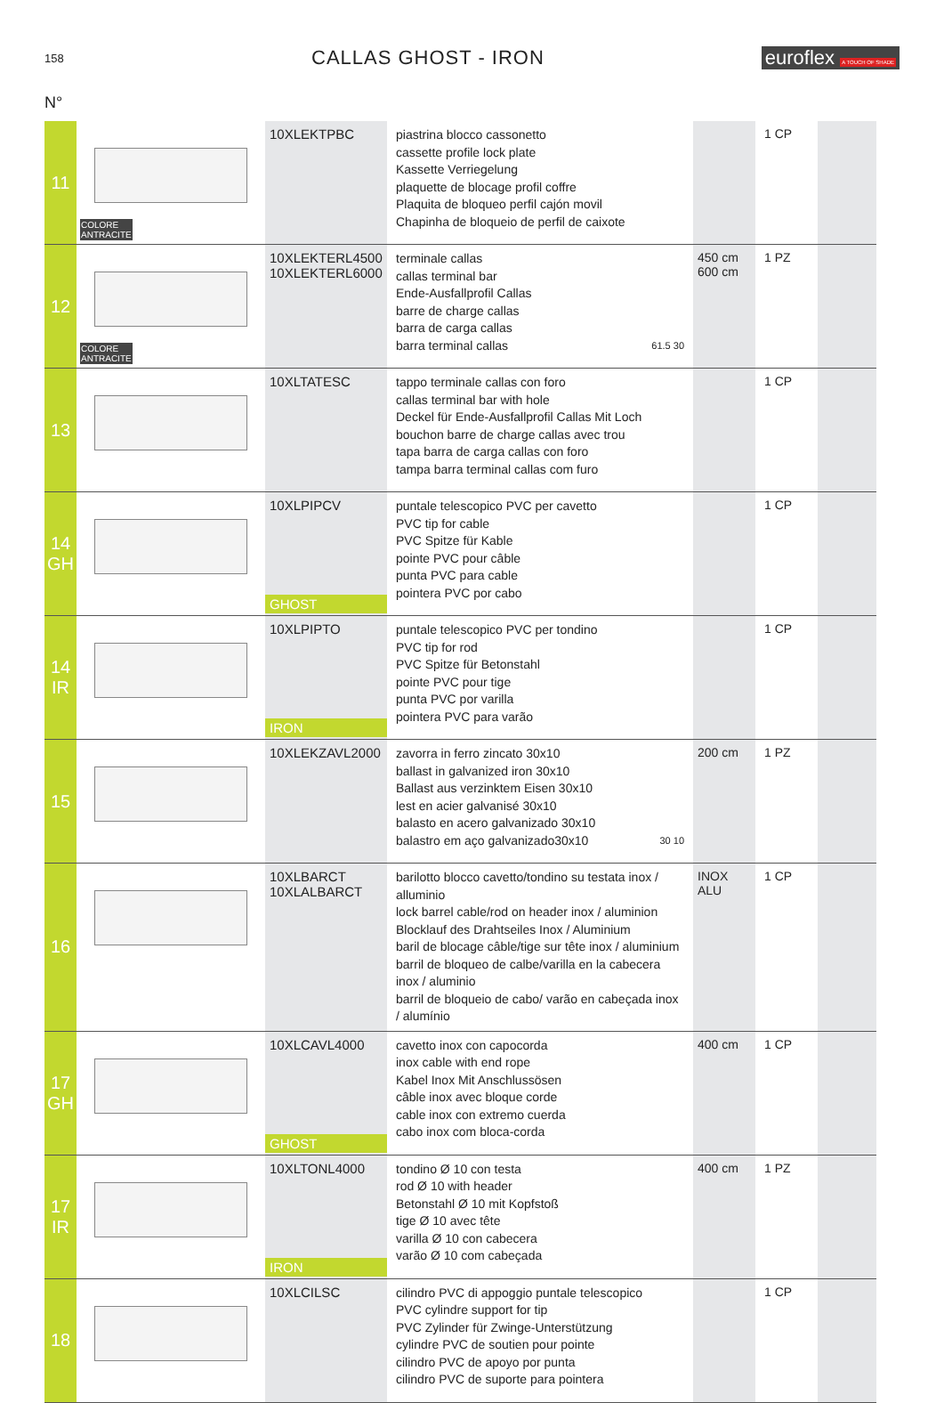158
CALLAS GHOST - IRON euroflex A TOUCH OF SHADE
N°
| 11 | COLORE ANTRACITE | 10XLEKTPBC | piastrina blocco cassonetto cassette profile lock plate Kassette Verriegelung plaquette de blocage profil coffre Plaquita de bloqueo perfil cajón movil Chapinha de bloqueio de perfil de caixote | | 1 CP | |
| 12 | COLORE ANTRACITE | 10XLEKTERL4500 10XLEKTERL6000 | terminale callas callas terminal bar Ende-Ausfallprofil Callas barre de charge callas barra de carga callas barra terminal callas 61.5 30 | 450 cm 600 cm | 1 PZ | |
| 13 | | 10XLTATESC | tappo terminale callas con foro callas terminal bar with hole Deckel für Ende-Ausfallprofil Callas Mit Loch bouchon barre de charge callas avec trou tapa barra de carga callas con foro tampa barra terminal callas com furo | | 1 CP | |
| 14 GH | | 10XLPIPCV GHOST | puntale telescopico PVC per cavetto PVC tip for cable PVC Spitze für Kable pointe PVC pour câble punta PVC para cable pointera PVC por cabo | | 1 CP | |
| 14 IR | | 10XLPIPTO IRON | puntale telescopico PVC per tondino PVC tip for rod PVC Spitze für Betonstahl pointe PVC pour tige punta PVC por varilla pointera PVC para varão | | 1 CP | |
| 15 | | 10XLEKZAVL2000 | zavorra in ferro zincato 30x10 ballast in galvanized iron 30x10 Ballast aus verzinktem Eisen 30x10 lest en acier galvanisé 30x10 balasto en acero galvanizado 30x10 balastro em aço galvanizado30x10 30 10 | 200 cm | 1 PZ | |
| 16 | | 10XLBARCT 10XLALBARCT | barilotto blocco cavetto/tondino su testata inox / alluminio lock barrel cable/rod on header inox / aluminion Blocklauf des Drahtseiles Inox / Aluminium baril de blocage câble/tige sur tête inox / aluminium barril de bloqueo de calbe/varilla en la cabecera inox / aluminio barril de bloqueio de cabo/ varão en cabeçada inox / alumínio | INOX ALU | 1 CP | |
| 17 GH | | 10XLCAVL4000 GHOST | cavetto inox con capocorda inox cable with end rope Kabel Inox Mit Anschlussösen câble inox avec bloque corde cable inox con extremo cuerda cabo inox com bloca-corda | 400 cm | 1 CP | |
| 17 IR | | 10XLTONL4000 IRON | tondino Ø 10 con testa rod Ø 10 with header Betonstahl Ø 10 mit Kopfstoß tige Ø 10 avec tête varilla Ø 10 con cabecera varão Ø 10 com cabeçada | 400 cm | 1 PZ | |
| 18 | | 10XLCILSC | cilindro PVC di appoggio puntale telescopico PVC cylindre support for tip PVC Zylinder für Zwinge-Unterstützung cylindre PVC de soutien pour pointe cilindro PVC de apoyo por punta cilindro PVC de suporte para pointera | | 1 CP | |